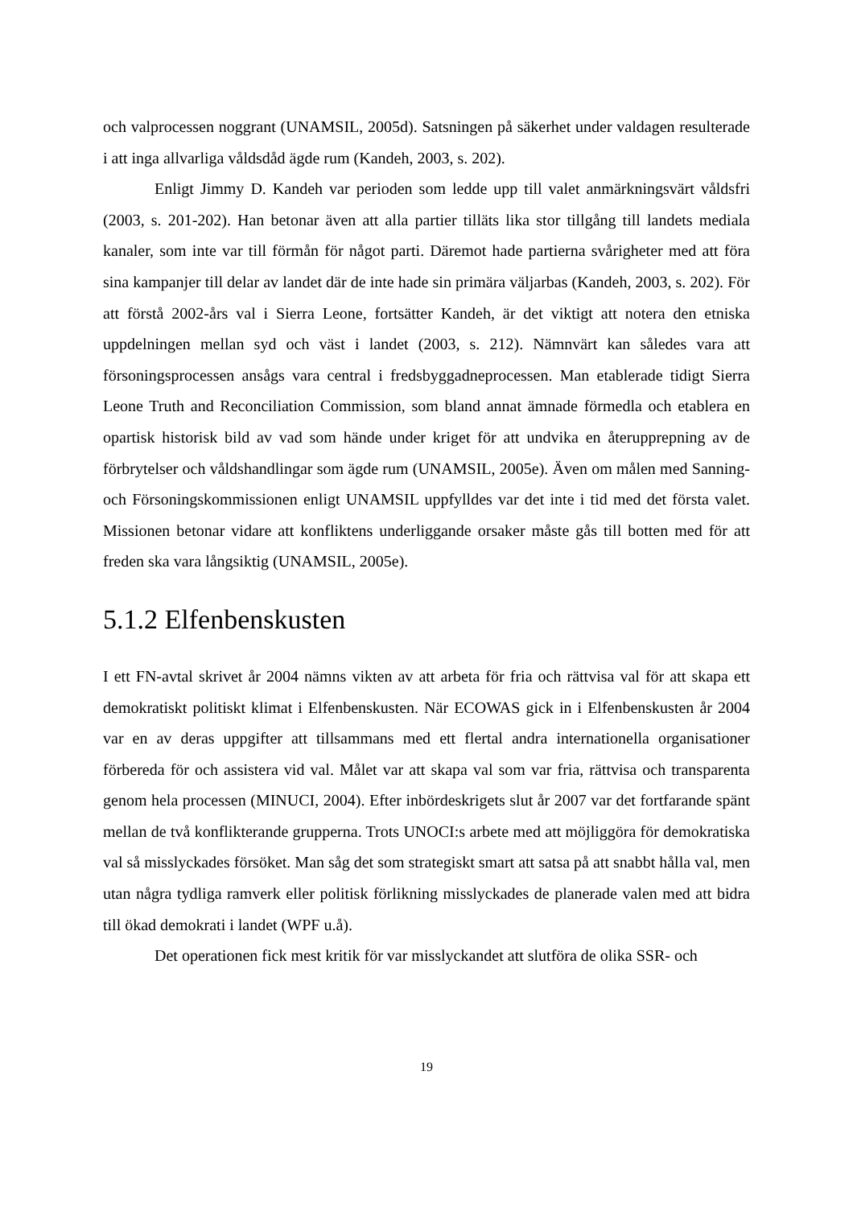och valprocessen noggrant (UNAMSIL, 2005d). Satsningen på säkerhet under valdagen resulterade i att inga allvarliga våldsdåd ägde rum (Kandeh, 2003, s. 202).
Enligt Jimmy D. Kandeh var perioden som ledde upp till valet anmärkningsvärt våldsfri (2003, s. 201-202). Han betonar även att alla partier tilläts lika stor tillgång till landets mediala kanaler, som inte var till förmån för något parti. Däremot hade partierna svårigheter med att föra sina kampanjer till delar av landet där de inte hade sin primära väljarbas (Kandeh, 2003, s. 202). För att förstå 2002-års val i Sierra Leone, fortsätter Kandeh, är det viktigt att notera den etniska uppdelningen mellan syd och väst i landet (2003, s. 212). Nämnvärt kan således vara att försoningsprocessen ansågs vara central i fredsbyggadneprocessen. Man etablerade tidigt Sierra Leone Truth and Reconciliation Commission, som bland annat ämnade förmedla och etablera en opartisk historisk bild av vad som hände under kriget för att undvika en återupprepning av de förbrytelser och våldshandlingar som ägde rum (UNAMSIL, 2005e). Även om målen med Sanning- och Försoningskommissionen enligt UNAMSIL uppfylldes var det inte i tid med det första valet. Missionen betonar vidare att konfliktens underliggande orsaker måste gås till botten med för att freden ska vara långsiktig (UNAMSIL, 2005e).
5.1.2 Elfenbenskusten
I ett FN-avtal skrivet år 2004 nämns vikten av att arbeta för fria och rättvisa val för att skapa ett demokratiskt politiskt klimat i Elfenbenskusten. När ECOWAS gick in i Elfenbenskusten år 2004 var en av deras uppgifter att tillsammans med ett flertal andra internationella organisationer förbereda för och assistera vid val. Målet var att skapa val som var fria, rättvisa och transparenta genom hela processen (MINUCI, 2004). Efter inbördeskrigets slut år 2007 var det fortfarande spänt mellan de två konflikterande grupperna. Trots UNOCI:s arbete med att möjliggöra för demokratiska val så misslyckades försöket. Man såg det som strategiskt smart att satsa på att snabbt hålla val, men utan några tydliga ramverk eller politisk förlikning misslyckades de planerade valen med att bidra till ökad demokrati i landet (WPF u.å).
Det operationen fick mest kritik för var misslyckandet att slutföra de olika SSR- och
19